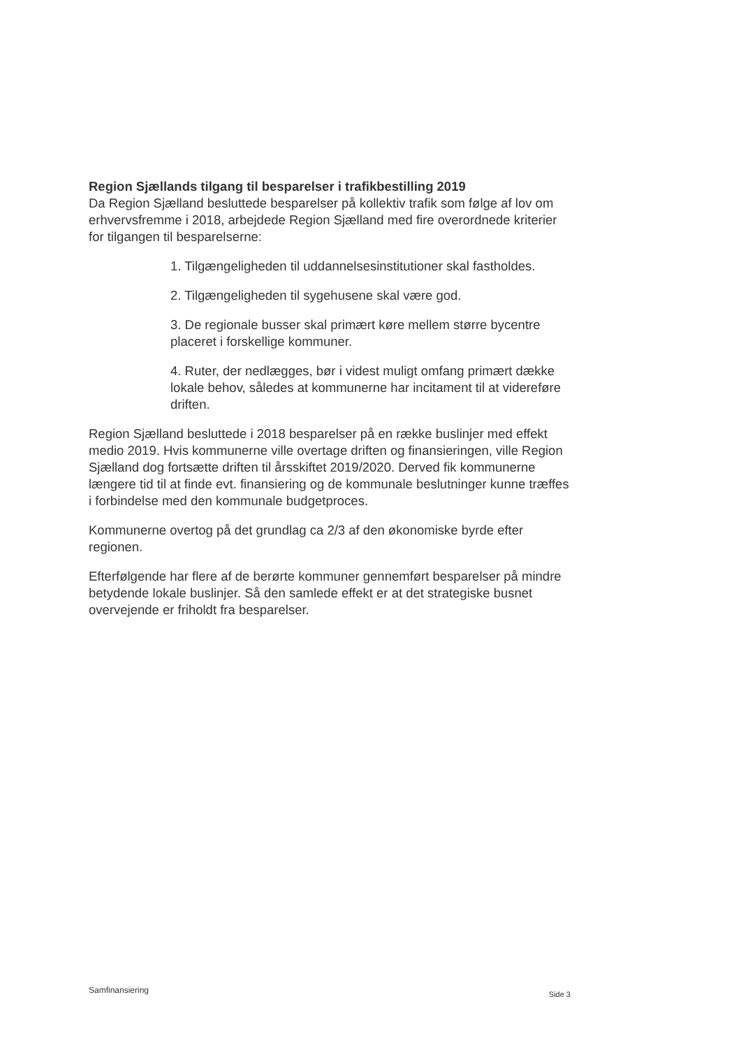Region Sjællands tilgang til besparelser i trafikbestilling 2019
Da Region Sjælland besluttede besparelser på kollektiv trafik som følge af lov om erhvervsfremme i 2018, arbejdede Region Sjælland med fire overordnede kriterier for tilgangen til besparelserne:
1. Tilgængeligheden til uddannelsesinstitutioner skal fastholdes.
2. Tilgængeligheden til sygehusene skal være god.
3. De regionale busser skal primært køre mellem større bycentre placeret i forskellige kommuner.
4. Ruter, der nedlægges, bør i videst muligt omfang primært dække lokale behov, således at kommunerne har incitament til at videreføre driften.
Region Sjælland besluttede i 2018 besparelser på en række buslinjer med effekt medio 2019. Hvis kommunerne ville overtage driften og finansieringen, ville Region Sjælland dog fortsætte driften til årsskiftet 2019/2020. Derved fik kommunerne længere tid til at finde evt. finansiering og de kommunale beslutninger kunne træffes i forbindelse med den kommunale budgetproces.
Kommunerne overtog på det grundlag ca 2/3 af den økonomiske byrde efter regionen.
Efterfølgende har flere af de berørte kommuner gennemført besparelser på mindre betydende lokale buslinjer. Så den samlede effekt er at det strategiske busnet overvejende er friholdt fra besparelser.
Samfinansiering Side 3